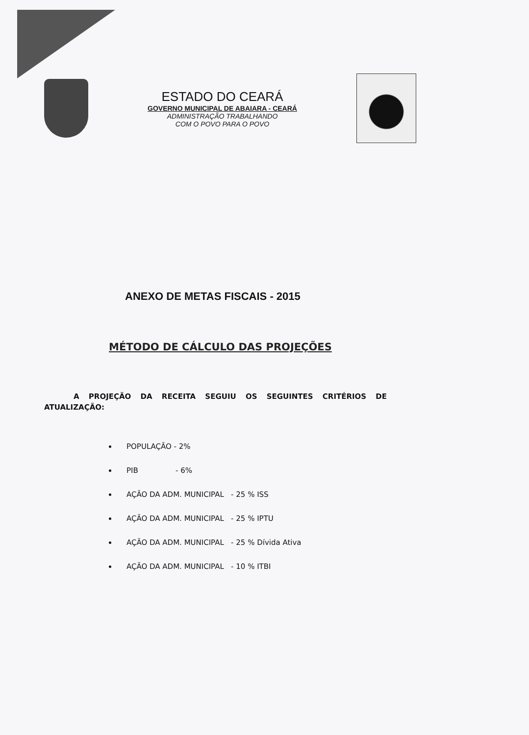ESTADO DO CEARÁ
GOVERNO MUNICIPAL DE ABAIARA - CEARÁ
ADMINISTRAÇÃO TRABALHANDO
COM O POVO PARA O POVO
ANEXO DE METAS FISCAIS - 2015
MÉTODO DE CÁLCULO DAS PROJEÇÕES
A PROJEÇÃO DA RECEITA SEGUIU OS SEGUINTES CRITÉRIOS DE ATUALIZAÇÃO:
POPULAÇÃO - 2%
PIB - 6%
AÇÃO DA ADM. MUNICIPAL - 25 % ISS
AÇÃO DA ADM. MUNICIPAL - 25 % IPTU
AÇÃO DA ADM. MUNICIPAL - 25 % Dívida Ativa
AÇÃO DA ADM. MUNICIPAL - 10 % ITBI